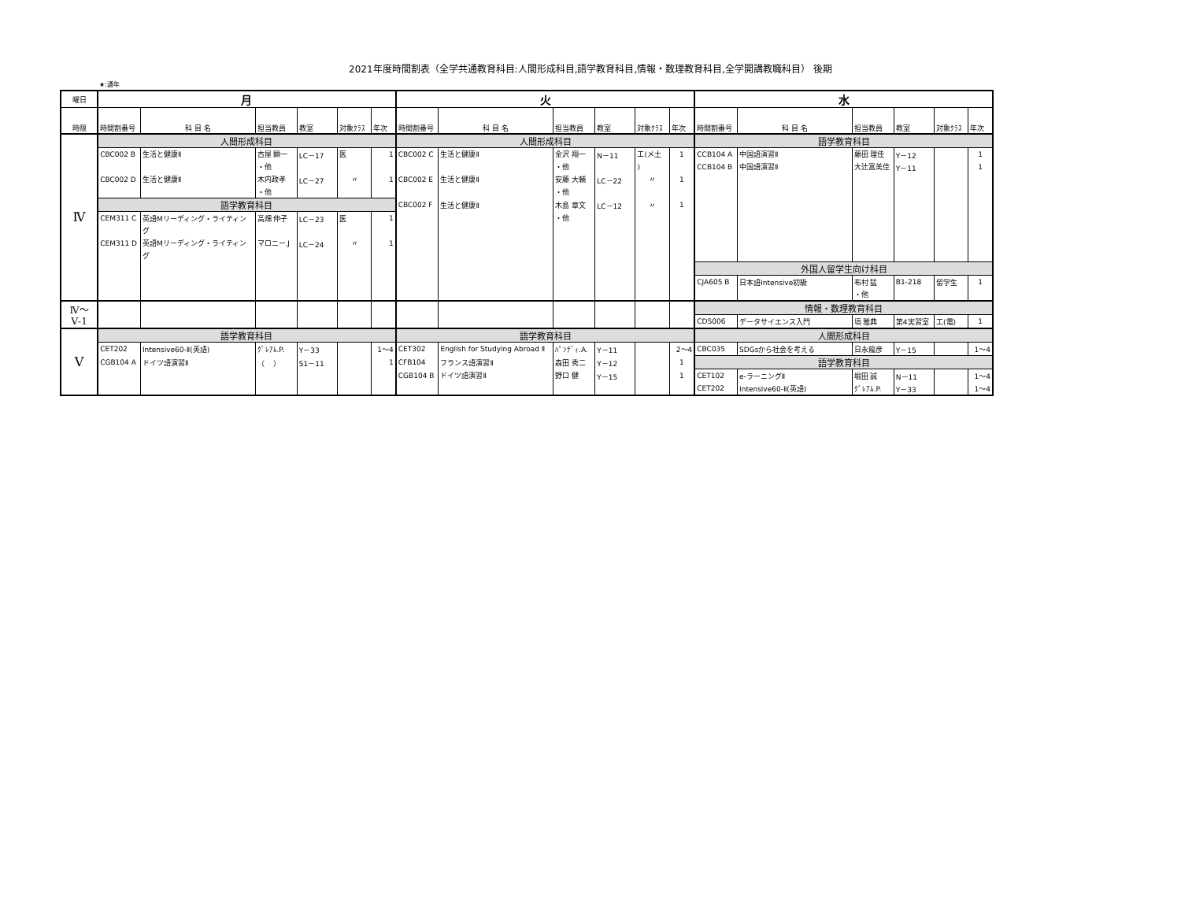2021年度時間割表（全学共通教育科目:人間形成科目,語学教育科目,情報・数理教育科目,全学開講教職科目） 後期
★:通年
| 曜日 | 月 | | | | | | 火 | | | | | | 水 | | | | | |
| --- | --- | --- | --- | --- | --- | --- | --- | --- | --- | --- | --- | --- | --- | --- | --- | --- | --- | --- |
| 時限 | 時間割番号 | 科 目 名 | 担当教員 | 教室 | 対象ｸﾗｽ | 年次 | 時間割番号 | 科 目 名 | 担当教員 | 教室 | 対象ｸﾗｽ | 年次 | 時間割番号 | 科 目 名 | 担当教員 | 教室 | 対象ｸﾗｽ | 年次 |
| Ⅳ | 人間形成科目 | | | | | | 人間形成科目 | | | | | | 語学教育科目 | | | | | |
| | CBC002 B | 生活と健康Ⅱ | 古屋 顕一 | LC－17 | 医 | 1 | CBC002 C | 生活と健康Ⅱ | 金沢 翔一 | N－11 | 工(メ土 | 1 | CCB104 A | 中国語演習Ⅱ | 藤田 理佳 | Y－12 | | 1 |
| | | | ・他 | | | | | | ・他 | | ) | | CCB104 B | 中国語演習Ⅱ | 大辻富美佳 | Y－11 | | 1 |
| | CBC002 D | 生活と健康Ⅱ | 木内政孝 | LC－27 | 〃 | 1 | CBC002 E | 生活と健康Ⅱ | 安藤 大輔 | LC－22 | 〃 | 1 | | | | | | |
| | | | ・他 | | | | | | ・他 | | | | | | | | | |
| | 語学教育科目 | | | | | | CBC002 F | 生活と健康Ⅱ | 木島 章文 | LC－12 | 〃 | 1 | | | | | | |
| | CEM311 C | 英語Mリーディング・ライティン | 高畑 伸子 | LC－23 | 医 | 1 | | | ・他 | | | | | | | | | |
| | | グ | | | | | | | | | | | | | | | | |
| | CEM311 D | 英語Mリーディング・ライティン | マロニー.J | LC－24 | 〃 | 1 | | | | | | | | | | | | |
| | | グ | | | | | | | | | | | | | | | | |
| | | | | | | | | | | | | | 外国人留学生向け科目 | | | | | |
| | | | | | | | | | | | | | CJA605 B | 日本語Intensive初級 | 布村 猛 | B1-218 | 留学生 | 1 |
| | | | | | | | | | | | | | | | ・他 | | | |
| Ⅳ～ Ⅴ-1 | | | | | | | | | | | | | 情報・数理教育科目 | | | | | |
| | | | | | | | | | | | | | CDS006 | データサイエンス入門 | 塙 雅典 | 第4実習室 | 工(電) | 1 |
| Ⅴ | 語学教育科目 | | | | | | 語学教育科目 | | | | | | 人間形成科目 | | | | | |
| | CET202 | Intensive60-Ⅱ(英語) | ｸﾞﾚｱﾑ.P. | Y－33 | | 1～4 | CET302 | English for Studying Abroad Ⅱ | ﾊﾟﾝﾃﾞｨ.A. | Y－11 | | 2～4 | CBC035 | SDGsから社会を考える | 日永龍彦 | Y－15 | | 1～4 |
| | CGB104 A | ドイツ語演習Ⅱ | （ ） | S1－11 | | 1 | CFB104 | フランス語演習Ⅱ | 森田 秀二 | Y－12 | | 1 | 語学教育科目 | | | | | |
| | | | | | | | CGB104 B | ドイツ語演習Ⅱ | 野口 健 | Y－15 | | 1 | CET102 | e-ラーニングⅡ | 堀田 誠 | N－11 | | 1～4 |
| | | | | | | | | | | | | | CET202 | Intensive60-Ⅱ(英語) | ｸﾞﾚｱﾑ.P. | Y－33 | | 1～4 |